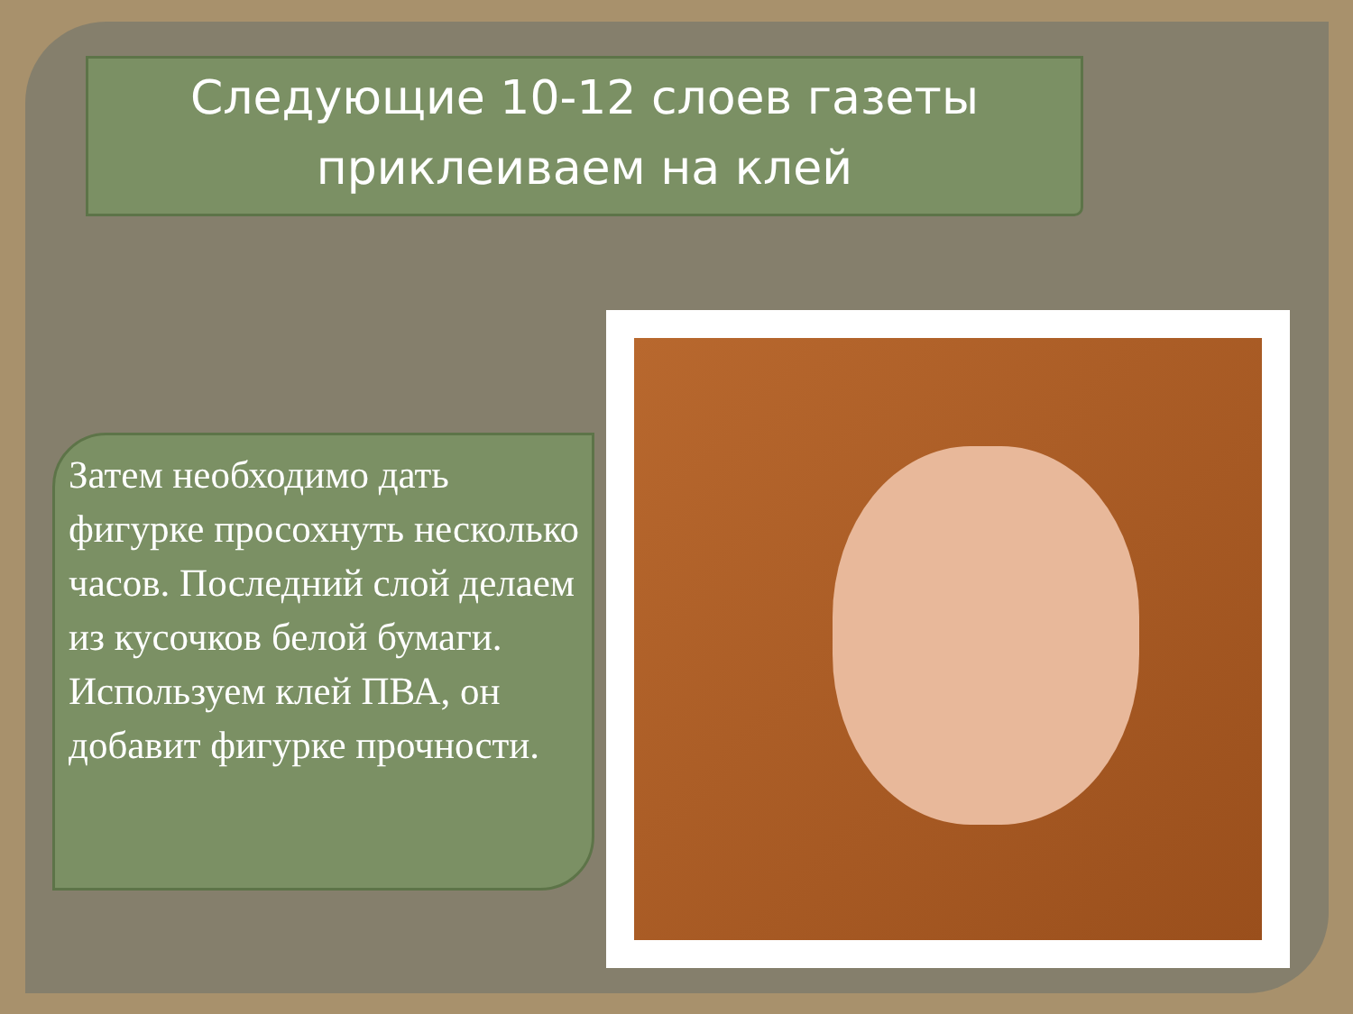Следующие 10-12 слоев газеты
приклеиваем на клей
Затем необходимо дать фигурке просохнуть несколько часов. Последний слой делаем из кусочков белой бумаги. Используем клей ПВА, он добавит фигурке прочности.